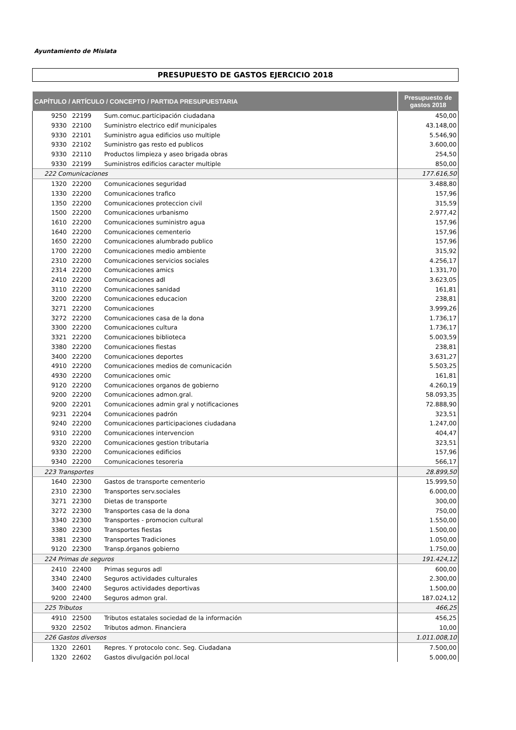Ayuntamiento de Mislata
PRESUPUESTO DE GASTOS EJERCICIO 2018
| CAPÍTULO / ARTÍCULO / CONCEPTO / PARTIDA PRESUPUESTARIA | | | Presupuesto de gastos 2018 |
| --- | --- | --- | --- |
| 9250 | 22199 | Sum.comuc.participación ciudadana | 450,00 |
| 9330 | 22100 | Suministro electrico edif municipales | 43.148,00 |
| 9330 | 22101 | Suministro agua edificios uso multiple | 5.546,90 |
| 9330 | 22102 | Suministro gas resto ed publicos | 3.600,00 |
| 9330 | 22110 | Productos limpieza y aseo brigada obras | 254,50 |
| 9330 | 22199 | Suministros edificios caracter multiple | 850,00 |
| 222 Comunicaciones | | | 177.616,50 |
| 1320 | 22200 | Comunicaciones seguridad | 3.488,80 |
| 1330 | 22200 | Comunicaciones trafico | 157,96 |
| 1350 | 22200 | Comunicaciones proteccion civil | 315,59 |
| 1500 | 22200 | Comunicaciones urbanismo | 2.977,42 |
| 1610 | 22200 | Comunicaciones suministro agua | 157,96 |
| 1640 | 22200 | Comunicaciones cementerio | 157,96 |
| 1650 | 22200 | Comunicaciones alumbrado publico | 157,96 |
| 1700 | 22200 | Comunicaciones medio ambiente | 315,92 |
| 2310 | 22200 | Comunicaciones servicios sociales | 4.256,17 |
| 2314 | 22200 | Comunicaciones amics | 1.331,70 |
| 2410 | 22200 | Comunicaciones adl | 3.623,05 |
| 3110 | 22200 | Comunicaciones sanidad | 161,81 |
| 3200 | 22200 | Comunicaciones educacion | 238,81 |
| 3271 | 22200 | Comunicaciones | 3.999,26 |
| 3272 | 22200 | Comunicaciones casa de la dona | 1.736,17 |
| 3300 | 22200 | Comunicaciones cultura | 1.736,17 |
| 3321 | 22200 | Comunicaciones biblioteca | 5.003,59 |
| 3380 | 22200 | Comunicaciones fiestas | 238,81 |
| 3400 | 22200 | Comunicaciones deportes | 3.631,27 |
| 4910 | 22200 | Comunicaciones medios de comunicación | 5.503,25 |
| 4930 | 22200 | Comunicaciones omic | 161,81 |
| 9120 | 22200 | Comunicaciones organos de gobierno | 4.260,19 |
| 9200 | 22200 | Comunicaciones admon.gral. | 58.093,35 |
| 9200 | 22201 | Comunicaciones admin gral y notificaciones | 72.888,90 |
| 9231 | 22204 | Comunicaciones padrón | 323,51 |
| 9240 | 22200 | Comunicaciones participaciones ciudadana | 1.247,00 |
| 9310 | 22200 | Comunicaciones intervencion | 404,47 |
| 9320 | 22200 | Comunicaciones gestion tributaria | 323,51 |
| 9330 | 22200 | Comunicaciones edificios | 157,96 |
| 9340 | 22200 | Comunicaciones tesoreria | 566,17 |
| 223 Transportes | | | 28.899,50 |
| 1640 | 22300 | Gastos de transporte cementerio | 15.999,50 |
| 2310 | 22300 | Transportes serv.sociales | 6.000,00 |
| 3271 | 22300 | Dietas de transporte | 300,00 |
| 3272 | 22300 | Transportes casa de la dona | 750,00 |
| 3340 | 22300 | Transportes - promocion cultural | 1.550,00 |
| 3380 | 22300 | Transportes fiestas | 1.500,00 |
| 3381 | 22300 | Transportes Tradiciones | 1.050,00 |
| 9120 | 22300 | Transp.órganos gobierno | 1.750,00 |
| 224 Primas de seguros | | | 191.424,12 |
| 2410 | 22400 | Primas seguros adl | 600,00 |
| 3340 | 22400 | Seguros actividades culturales | 2.300,00 |
| 3400 | 22400 | Seguros actividades deportivas | 1.500,00 |
| 9200 | 22400 | Seguros admon gral. | 187.024,12 |
| 225 Tributos | | | 466,25 |
| 4910 | 22500 | Tributos estatales sociedad de la información | 456,25 |
| 9320 | 22502 | Tributos admon. Financiera | 10,00 |
| 226 Gastos diversos | | | 1.011.008,10 |
| 1320 | 22601 | Repres. Y protocolo conc. Seg. Ciudadana | 7.500,00 |
| 1320 | 22602 | Gastos divulgación pol.local | 5.000,00 |